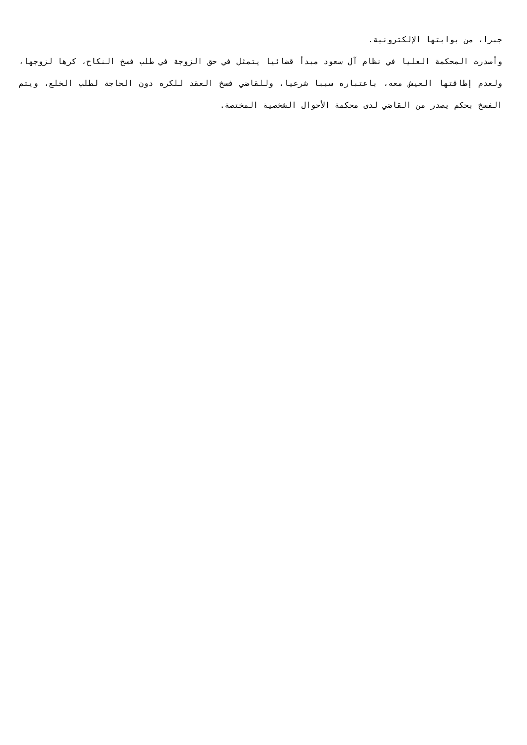جبرا، من بوابتها الإلكترونية.
وأصدرت المحكمة العليا في نظام آل سعود مبدأ قضائيا يتمثل في حق الزوجة في طلب فسخ النكاح، كرها لزوجها، ولعدم إطاقتها العيش معه، باعتباره سببا شرعيا، وللقاضي فسخ العقد للكره دون الحاجة لطلب الخلع، ويتم الفسخ بحكم يصدر من القاضي لدى محكمة الأحوال الشخصية المختصة.